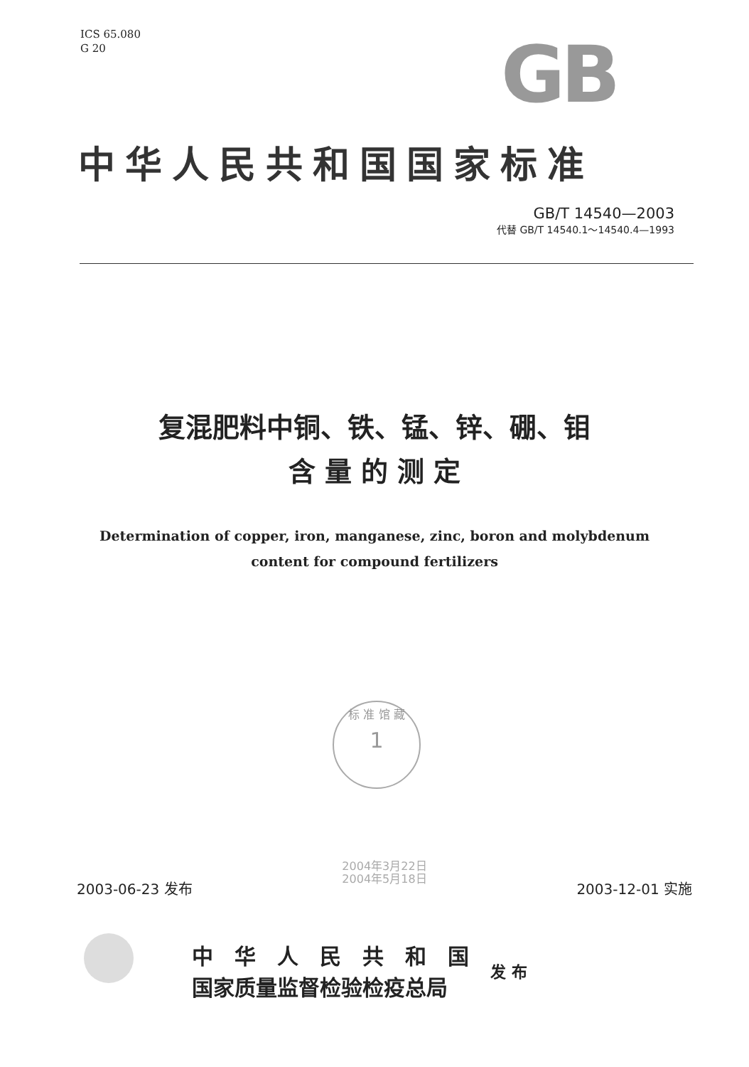ICS 65.080
G 20
GB
中华人民共和国国家标准
GB/T 14540—2003
代替 GB/T 14540.1～14540.4—1993
复混肥料中铜、铁、锰、锌、硼、钼
含 量 的 测 定
Determination of copper, iron, manganese, zinc, boron and molybdenum
content for compound fertilizers
标 准 馆 藏
1
2003-06-23 发布 2004年3月22日
2004年5月18日 2003-12-01 实施
中　华　人　民　共　和　国
国家质量监督检验检疫总局
发 布